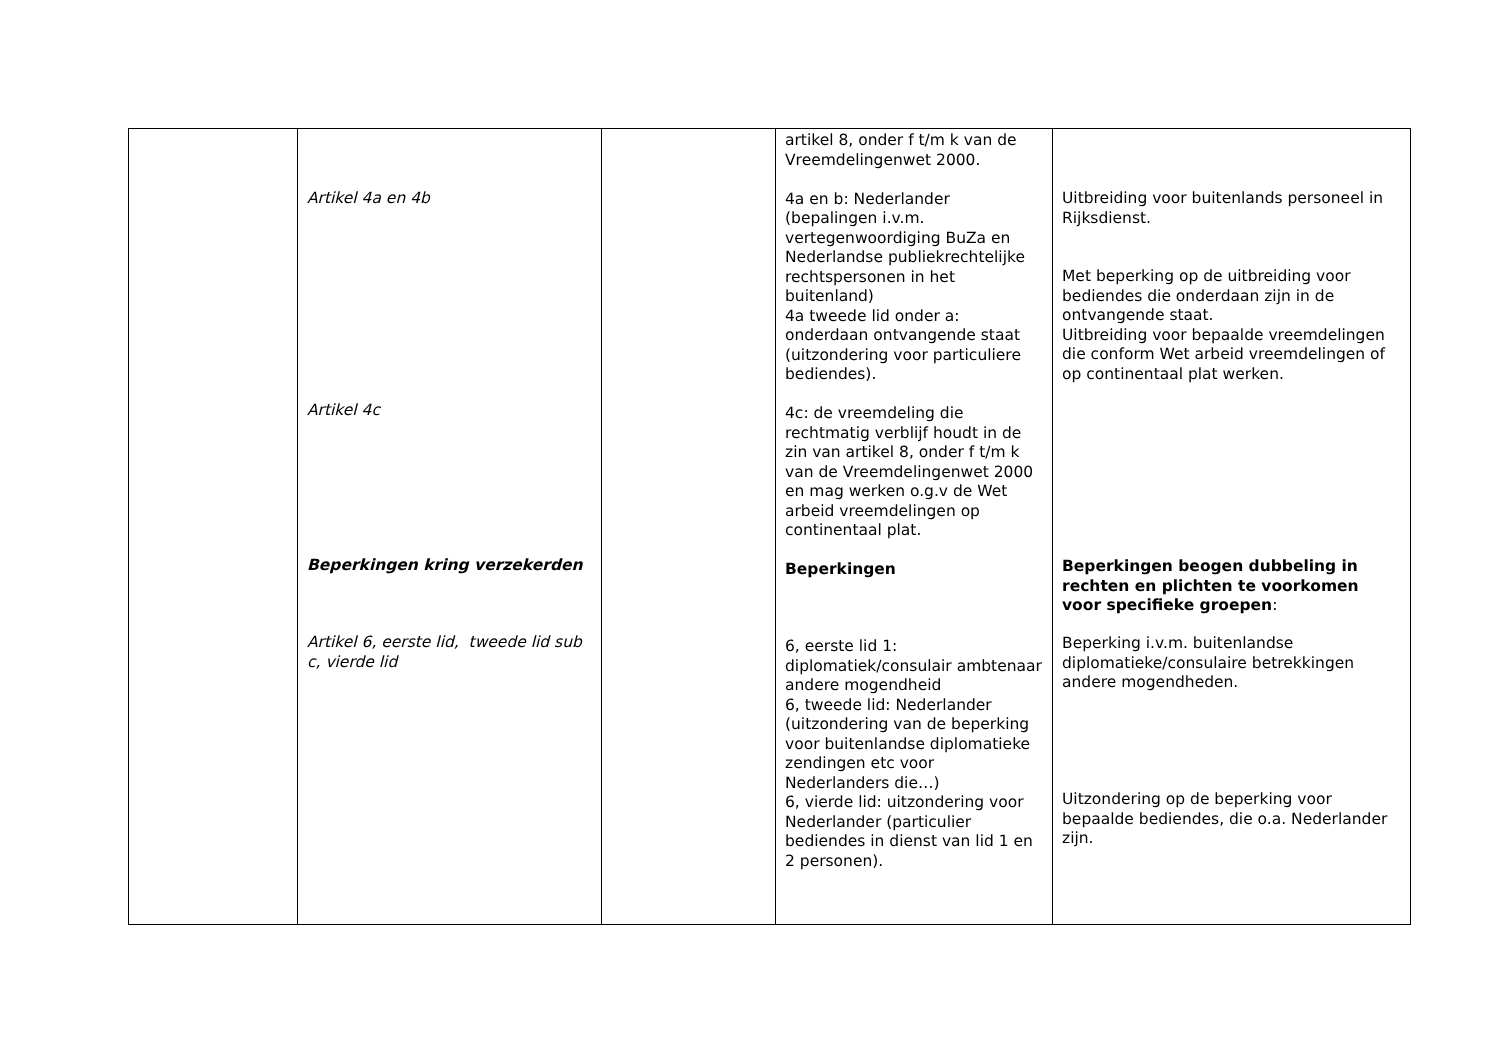| | Artikel 4a en 4b Artikel 4c Beperkingen kring verzekerden Artikel 6, eerste lid, tweede lid sub c, vierde lid | | artikel 8, onder f t/m k van de Vreemdelingenwet 2000. 4a en b: Nederlander (bepalingen i.v.m. vertegenwoordiging BuZa en Nederlandse publiekrechtelijke rechtspersonen in het buitenland) 4a tweede lid onder a: onderdaan ontvangende staat (uitzondering voor particuliere bediendes). 4c: de vreemdeling die rechtmatig verblijf houdt in de zin van artikel 8, onder f t/m k van de Vreemdelingenwet 2000 en mag werken o.g.v de Wet arbeid vreemdelingen op continentaal plat. Beperkingen 6, eerste lid 1: diplomatiek/consulair ambtenaar andere mogendheid 6, tweede lid: Nederlander (uitzondering van de beperking voor buitenlandse diplomatieke zendingen etc voor Nederlanders die…) 6, vierde lid: uitzondering voor Nederlander (particulier bediendes in dienst van lid 1 en 2 personen). | Uitbreiding voor buitenlands personeel in Rijksdienst. Met beperking op de uitbreiding voor bediendes die onderdaan zijn in de ontvangende staat. Uitbreiding voor bepaalde vreemdelingen die conform Wet arbeid vreemdelingen of op continentaal plat werken. Beperkingen beogen dubbeling in rechten en plichten te voorkomen voor specifieke groepen : Beperking i.v.m. buitenlandse diplomatieke/consulaire betrekkingen andere mogendheden. Uitzondering op de beperking voor bepaalde bediendes, die o.a. Nederlander zijn. |